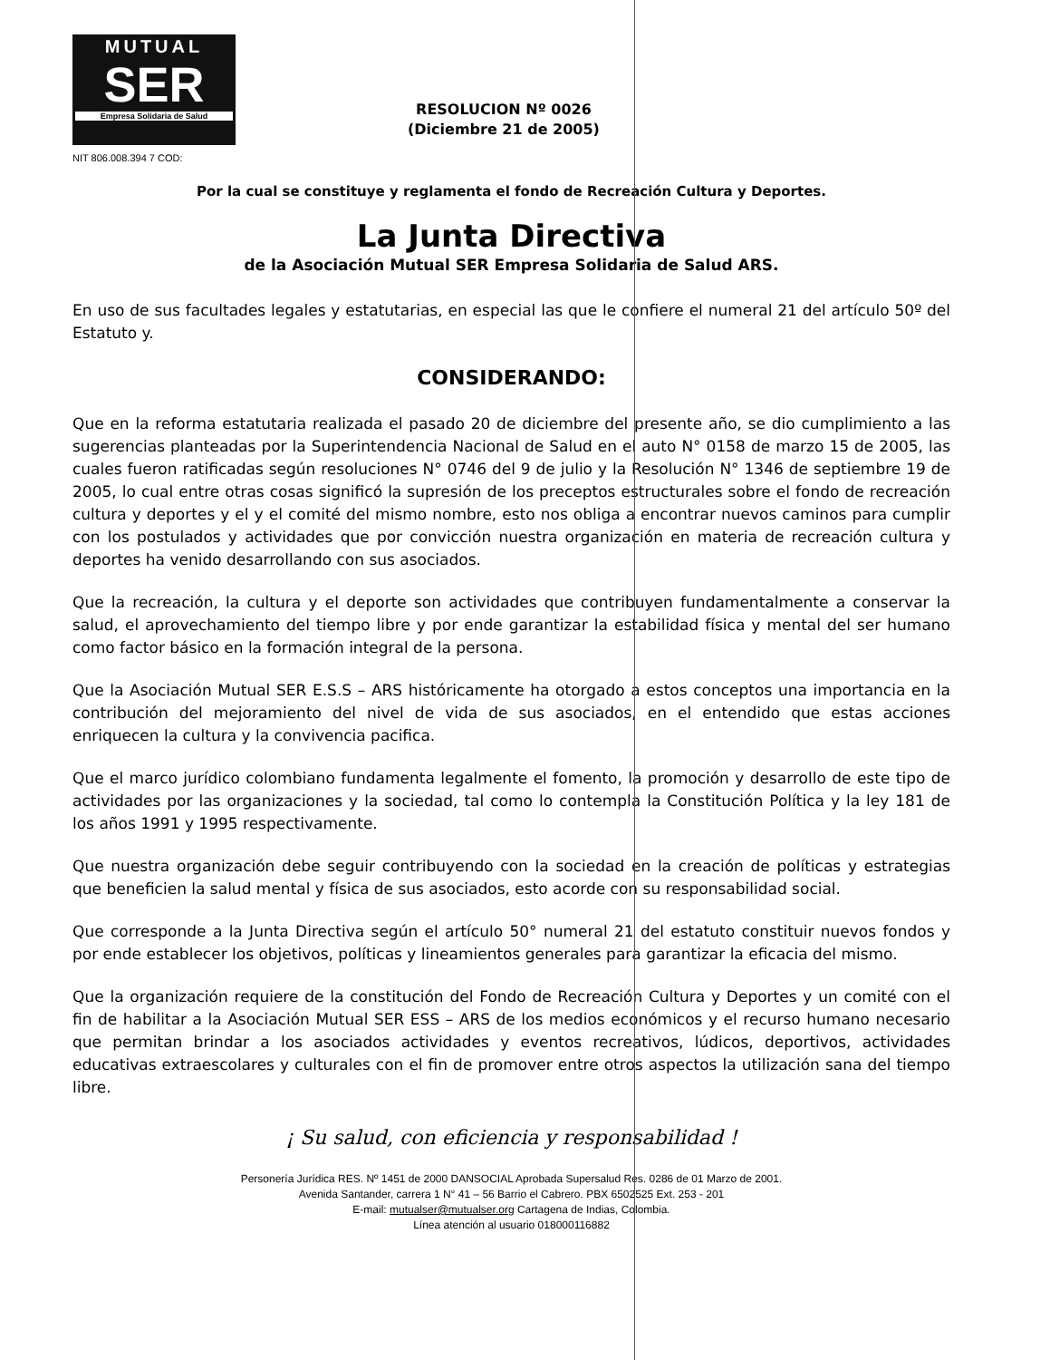MUTUAL
SER
Empresa Solidaria de Salud
NIT 806.008.394 7 COD:
RESOLUCION Nº 0026
(Diciembre 21 de 2005)
Por la cual se constituye y reglamenta el fondo de Recreación Cultura y Deportes.
La Junta Directiva
de la Asociación Mutual SER Empresa Solidaria de Salud ARS.
En uso de sus facultades legales y estatutarias, en especial las que le confiere el numeral 21 del artículo 50º del Estatuto y.
CONSIDERANDO:
Que en la reforma estatutaria realizada el pasado 20 de diciembre del presente año, se dio cumplimiento a las sugerencias planteadas por la Superintendencia Nacional de Salud en el auto N° 0158 de marzo 15 de 2005, las cuales fueron ratificadas según resoluciones N° 0746 del 9 de julio y la Resolución N° 1346 de septiembre 19 de 2005, lo cual entre otras cosas significó la supresión de los preceptos estructurales sobre el fondo de recreación cultura y deportes y el y el comité del mismo nombre, esto nos obliga a encontrar nuevos caminos para cumplir con los postulados y actividades que por convicción nuestra organización en materia de recreación cultura y deportes ha venido desarrollando con sus asociados.
Que la recreación, la cultura y el deporte son actividades que contribuyen fundamentalmente a conservar la salud, el aprovechamiento del tiempo libre y por ende garantizar la estabilidad física y mental del ser humano como factor básico en la formación integral de la persona.
Que la Asociación Mutual SER E.S.S – ARS históricamente ha otorgado a estos conceptos una importancia en la contribución del mejoramiento del nivel de vida de sus asociados, en el entendido que estas acciones enriquecen la cultura y la convivencia pacifica.
Que el marco jurídico colombiano fundamenta legalmente el fomento, la promoción y desarrollo de este tipo de actividades por las organizaciones y la sociedad, tal como lo contempla la Constitución Política y la ley 181 de los años 1991 y 1995 respectivamente.
Que nuestra organización debe seguir contribuyendo con la sociedad en la creación de políticas y estrategias que beneficien la salud mental y física de sus asociados, esto acorde con su responsabilidad social.
Que corresponde a la Junta Directiva según el artículo 50° numeral 21 del estatuto constituir nuevos fondos y por ende establecer los objetivos, políticas y lineamientos generales para garantizar la eficacia del mismo.
Que la organización requiere de la constitución del Fondo de Recreación Cultura y Deportes y un comité con el fin de habilitar a la Asociación Mutual SER ESS – ARS de los medios económicos y el recurso humano necesario que permitan brindar a los asociados actividades y eventos recreativos, lúdicos, deportivos, actividades educativas extraescolares y culturales con el fin de promover entre otros aspectos la utilización sana del tiempo libre.
¡ Su salud, con eficiencia y responsabilidad !
Personería Jurídica RES. Nº 1451 de 2000 DANSOCIAL Aprobada Supersalud Res. 0286 de 01 Marzo de 2001.
Avenida Santander, carrera 1 N° 41 – 56 Barrio el Cabrero. PBX 6502525 Ext. 253 - 201
E-mail: mutualser@mutualser.org Cartagena de Indias, Colombia.
Línea atención al usuario 018000116882